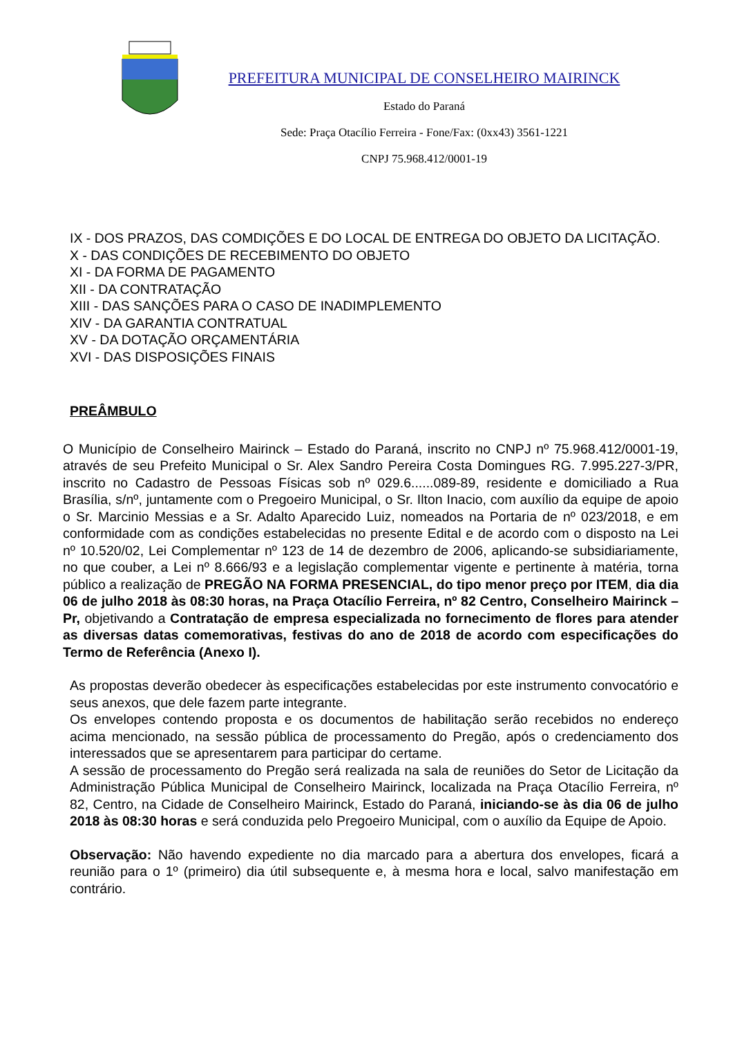PREFEITURA MUNICIPAL DE CONSELHEIRO MAIRINCK
Estado do Paraná
Sede: Praça Otacílio Ferreira - Fone/Fax: (0xx43) 3561-1221
CNPJ 75.968.412/0001-19
IX - DOS PRAZOS, DAS COMDIÇÕES E DO LOCAL DE ENTREGA DO OBJETO DA LICITAÇÃO.
X - DAS CONDIÇÕES DE RECEBIMENTO DO OBJETO
XI - DA FORMA DE PAGAMENTO
XII - DA CONTRATAÇÃO
XIII - DAS SANÇÕES PARA O CASO DE INADIMPLEMENTO
XIV - DA GARANTIA CONTRATUAL
XV - DA DOTAÇÃO ORÇAMENTÁRIA
XVI - DAS DISPOSIÇÕES FINAIS
PREÂMBULO
O Município de Conselheiro Mairinck – Estado do Paraná, inscrito no CNPJ nº 75.968.412/0001-19, através de seu Prefeito Municipal o Sr. Alex Sandro Pereira Costa Domingues RG. 7.995.227-3/PR, inscrito no Cadastro de Pessoas Físicas sob nº 029.6......089-89, residente e domiciliado a Rua Brasília, s/nº, juntamente com o Pregoeiro Municipal, o Sr. Ilton Inacio, com auxílio da equipe de apoio o Sr. Marcinio Messias e a Sr. Adalto Aparecido Luiz, nomeados na Portaria de nº 023/2018, e em conformidade com as condições estabelecidas no presente Edital e de acordo com o disposto na Lei nº 10.520/02, Lei Complementar nº 123 de 14 de dezembro de 2006, aplicando-se subsidiariamente, no que couber, a Lei nº 8.666/93 e a legislação complementar vigente e pertinente à matéria, torna público a realização de PREGÃO NA FORMA PRESENCIAL, do tipo menor preço por ITEM, dia dia 06 de julho 2018 às 08:30 horas, na Praça Otacílio Ferreira, nº 82 Centro, Conselheiro Mairinck – Pr, objetivando a Contratação de empresa especializada no fornecimento de flores para atender as diversas datas comemorativas, festivas do ano de 2018 de acordo com especificações do Termo de Referência (Anexo I).
As propostas deverão obedecer às especificações estabelecidas por este instrumento convocatório e seus anexos, que dele fazem parte integrante.
Os envelopes contendo proposta e os documentos de habilitação serão recebidos no endereço acima mencionado, na sessão pública de processamento do Pregão, após o credenciamento dos interessados que se apresentarem para participar do certame.
A sessão de processamento do Pregão será realizada na sala de reuniões do Setor de Licitação da Administração Pública Municipal de Conselheiro Mairinck, localizada na Praça Otacílio Ferreira, nº 82, Centro, na Cidade de Conselheiro Mairinck, Estado do Paraná, iniciando-se às dia 06 de julho 2018 às 08:30 horas e será conduzida pelo Pregoeiro Municipal, com o auxílio da Equipe de Apoio.
Observação: Não havendo expediente no dia marcado para a abertura dos envelopes, ficará a reunião para o 1º (primeiro) dia útil subsequente e, à mesma hora e local, salvo manifestação em contrário.